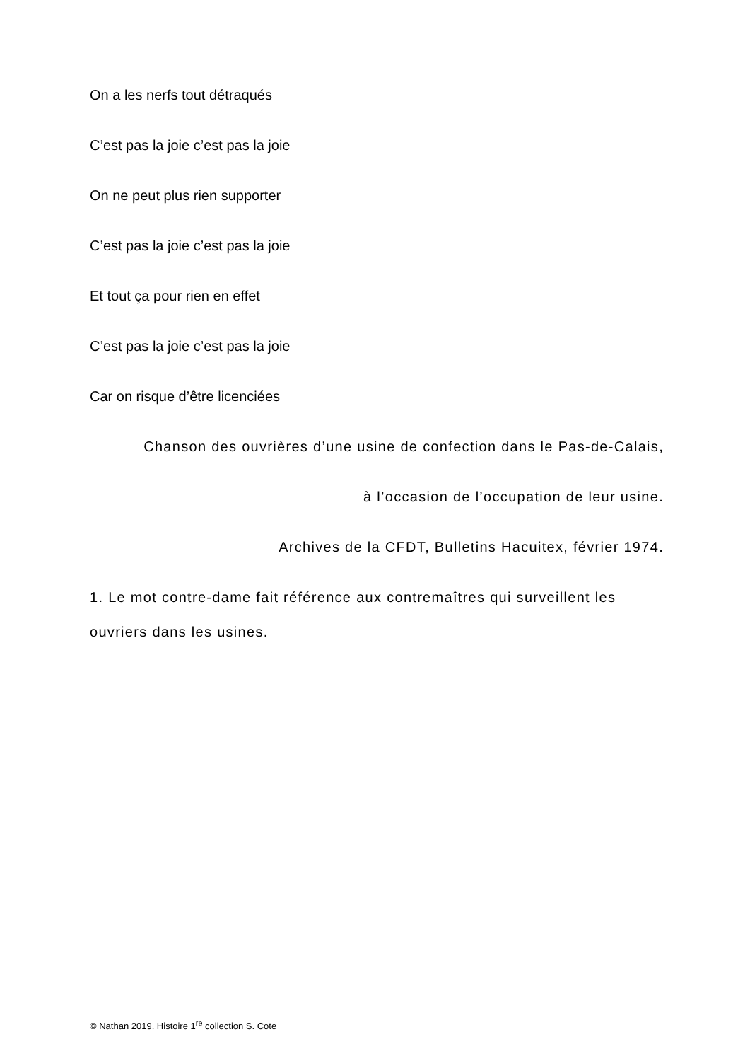On a les nerfs tout détraqués
C’est pas la joie c’est pas la joie
On ne peut plus rien supporter
C’est pas la joie c’est pas la joie
Et tout ça pour rien en effet
C’est pas la joie c’est pas la joie
Car on risque d’être licenciées
Chanson des ouvrières d’une usine de confection dans le Pas-de-Calais,
à l’occasion de l’occupation de leur usine.
Archives de la CFDT, Bulletins Hacuitex, février 1974.
1. Le mot contre-dame fait référence aux contremaîtres qui surveillent les ouvriers dans les usines.
© Nathan 2019. Histoire 1<sup>re</sup> collection S. Cote